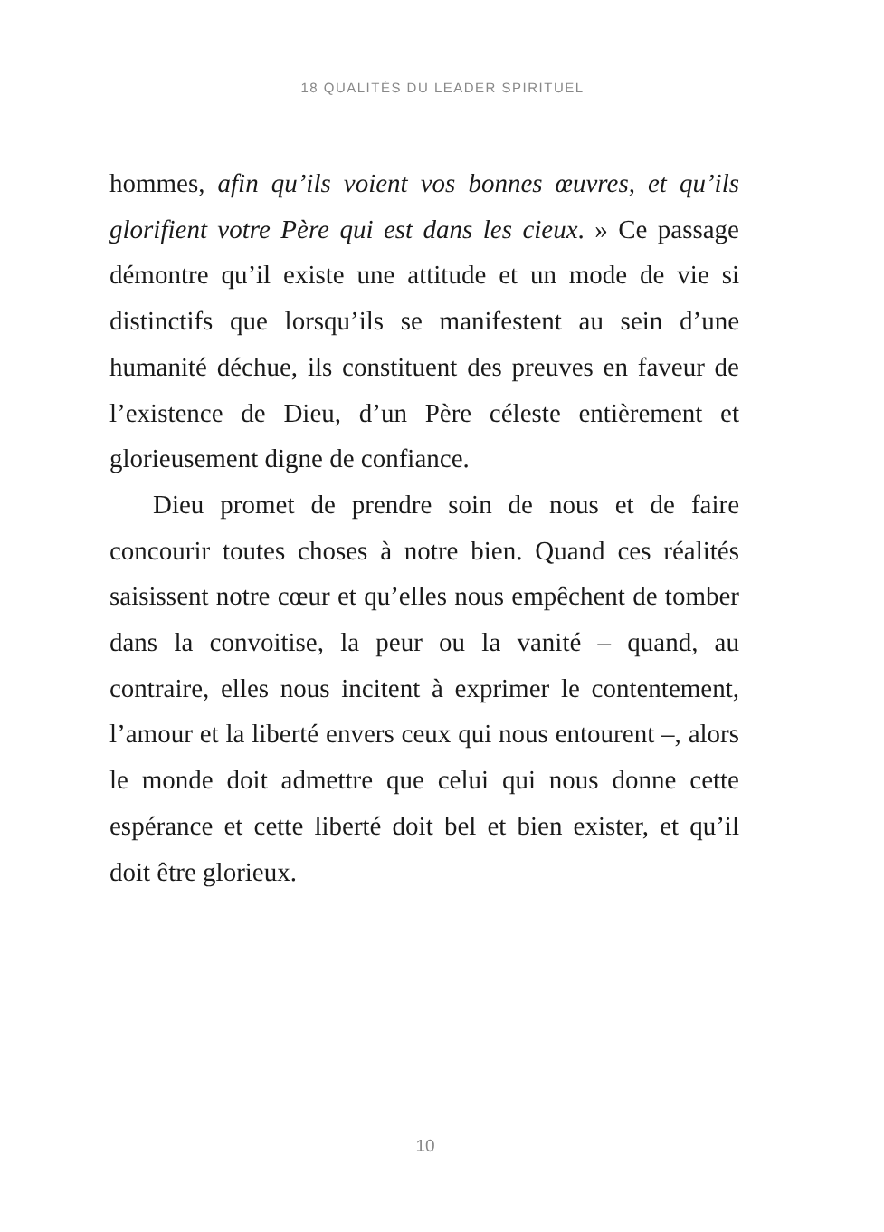18 QUALITÉS DU LEADER SPIRITUEL
hommes, afin qu’ils voient vos bonnes œuvres, et qu’ils glorifient votre Père qui est dans les cieux. » Ce passage démontre qu’il existe une attitude et un mode de vie si distinctifs que lorsqu’ils se manifestent au sein d’une humanité déchue, ils constituent des preuves en faveur de l’existence de Dieu, d’un Père céleste entièrement et glorieusement digne de confiance.
Dieu promet de prendre soin de nous et de faire concourir toutes choses à notre bien. Quand ces réalités saisissent notre cœur et qu’elles nous empêchent de tomber dans la convoitise, la peur ou la vanité – quand, au contraire, elles nous incitent à exprimer le contentement, l’amour et la liberté envers ceux qui nous entourent –, alors le monde doit admettre que celui qui nous donne cette espérance et cette liberté doit bel et bien exister, et qu’il doit être glorieux.
10